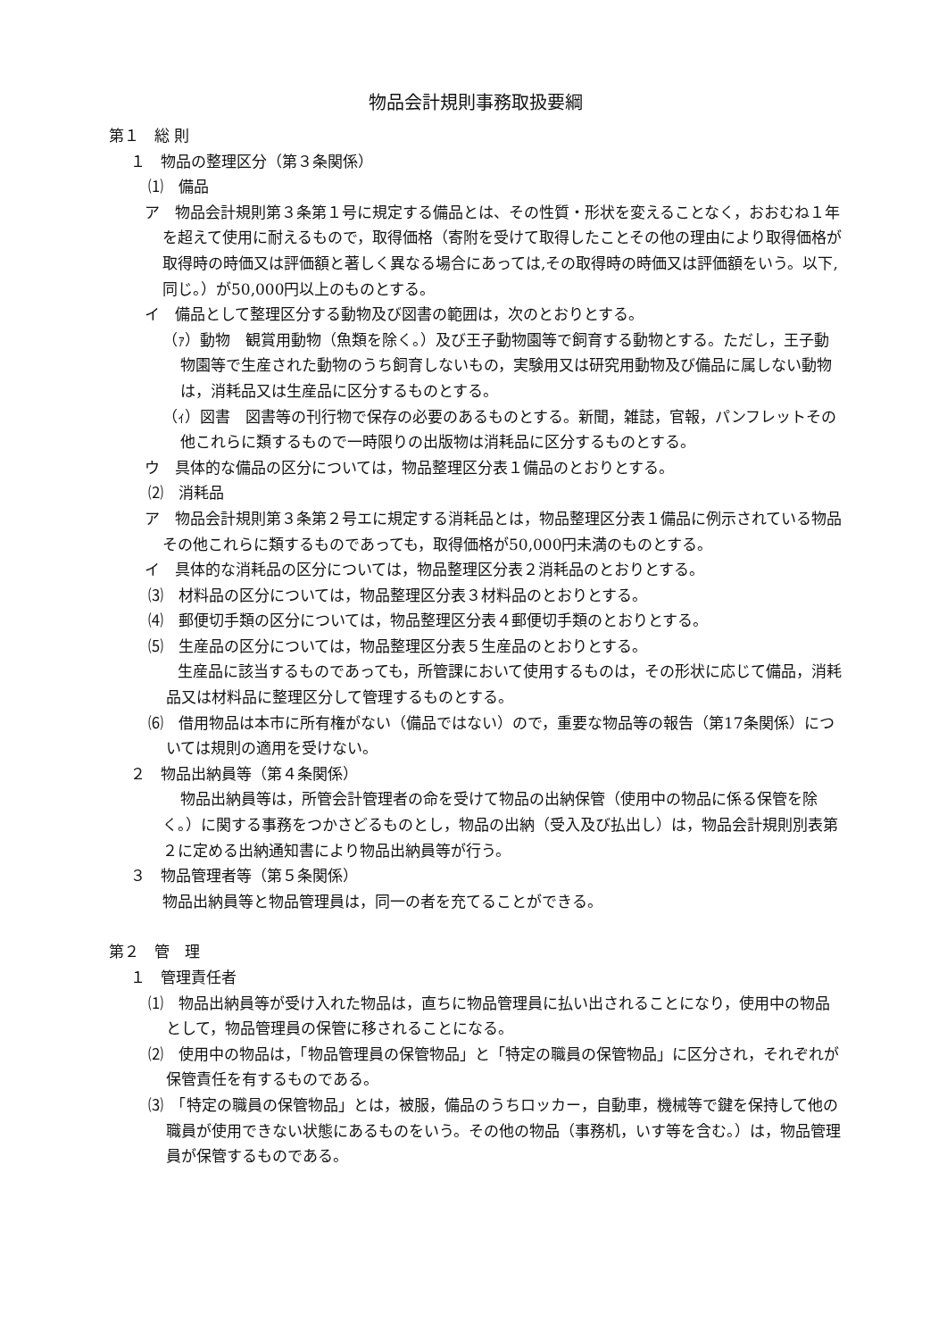物品会計規則事務取扱要綱
第１　総 則
１　物品の整理区分（第３条関係）
⑴　備品
ア　物品会計規則第３条第１号に規定する備品とは、その性質・形状を変えることなく，おおむね１年を超えて使用に耐えるもので，取得価格（寄附を受けて取得したことその他の理由により取得価格が取得時の時価又は評価額と著しく異なる場合にあっては,その取得時の時価又は評価額をいう。以下,同じ。）が50,000円以上のものとする。
イ　備品として整理区分する動物及び図書の範囲は，次のとおりとする。
（ｧ）動物　観賞用動物（魚類を除く。）及び王子動物園等で飼育する動物とする。ただし，王子動物園等で生産された動物のうち飼育しないもの，実験用又は研究用動物及び備品に属しない動物は，消耗品又は生産品に区分するものとする。
（ｨ）図書　図書等の刊行物で保存の必要のあるものとする。新聞，雑誌，官報，パンフレットその他これらに類するもので一時限りの出版物は消耗品に区分するものとする。
ウ　具体的な備品の区分については，物品整理区分表１備品のとおりとする。
⑵　消耗品
ア　物品会計規則第３条第２号エに規定する消耗品とは，物品整理区分表１備品に例示されている物品その他これらに類するものであっても，取得価格が50,000円未満のものとする。
イ　具体的な消耗品の区分については，物品整理区分表２消耗品のとおりとする。
⑶　材料品の区分については，物品整理区分表３材料品のとおりとする。
⑷　郵便切手類の区分については，物品整理区分表４郵便切手類のとおりとする。
⑸　生産品の区分については，物品整理区分表５生産品のとおりとする。
　生産品に該当するものであっても，所管課において使用するものは，その形状に応じて備品，消耗品又は材料品に整理区分して管理するものとする。
⑹　借用物品は本市に所有権がない（備品ではない）ので，重要な物品等の報告（第17条関係）については規則の適用を受けない。
２　物品出納員等（第４条関係）
物品出納員等は，所管会計管理者の命を受けて物品の出納保管（使用中の物品に係る保管を除く。）に関する事務をつかさどるものとし，物品の出納（受入及び払出し）は，物品会計規則別表第２に定める出納通知書により物品出納員等が行う。
３　物品管理者等（第５条関係）
物品出納員等と物品管理員は，同一の者を充てることができる。
第２　管　理
１　管理責任者
⑴　物品出納員等が受け入れた物品は，直ちに物品管理員に払い出されることになり，使用中の物品として，物品管理員の保管に移されることになる。
⑵　使用中の物品は，「物品管理員の保管物品」と「特定の職員の保管物品」に区分され，それぞれが保管責任を有するものである。
⑶　「特定の職員の保管物品」とは，被服，備品のうちロッカー，自動車，機械等で鍵を保持して他の職員が使用できない状態にあるものをいう。その他の物品（事務机，いす等を含む。）は，物品管理員が保管するものである。